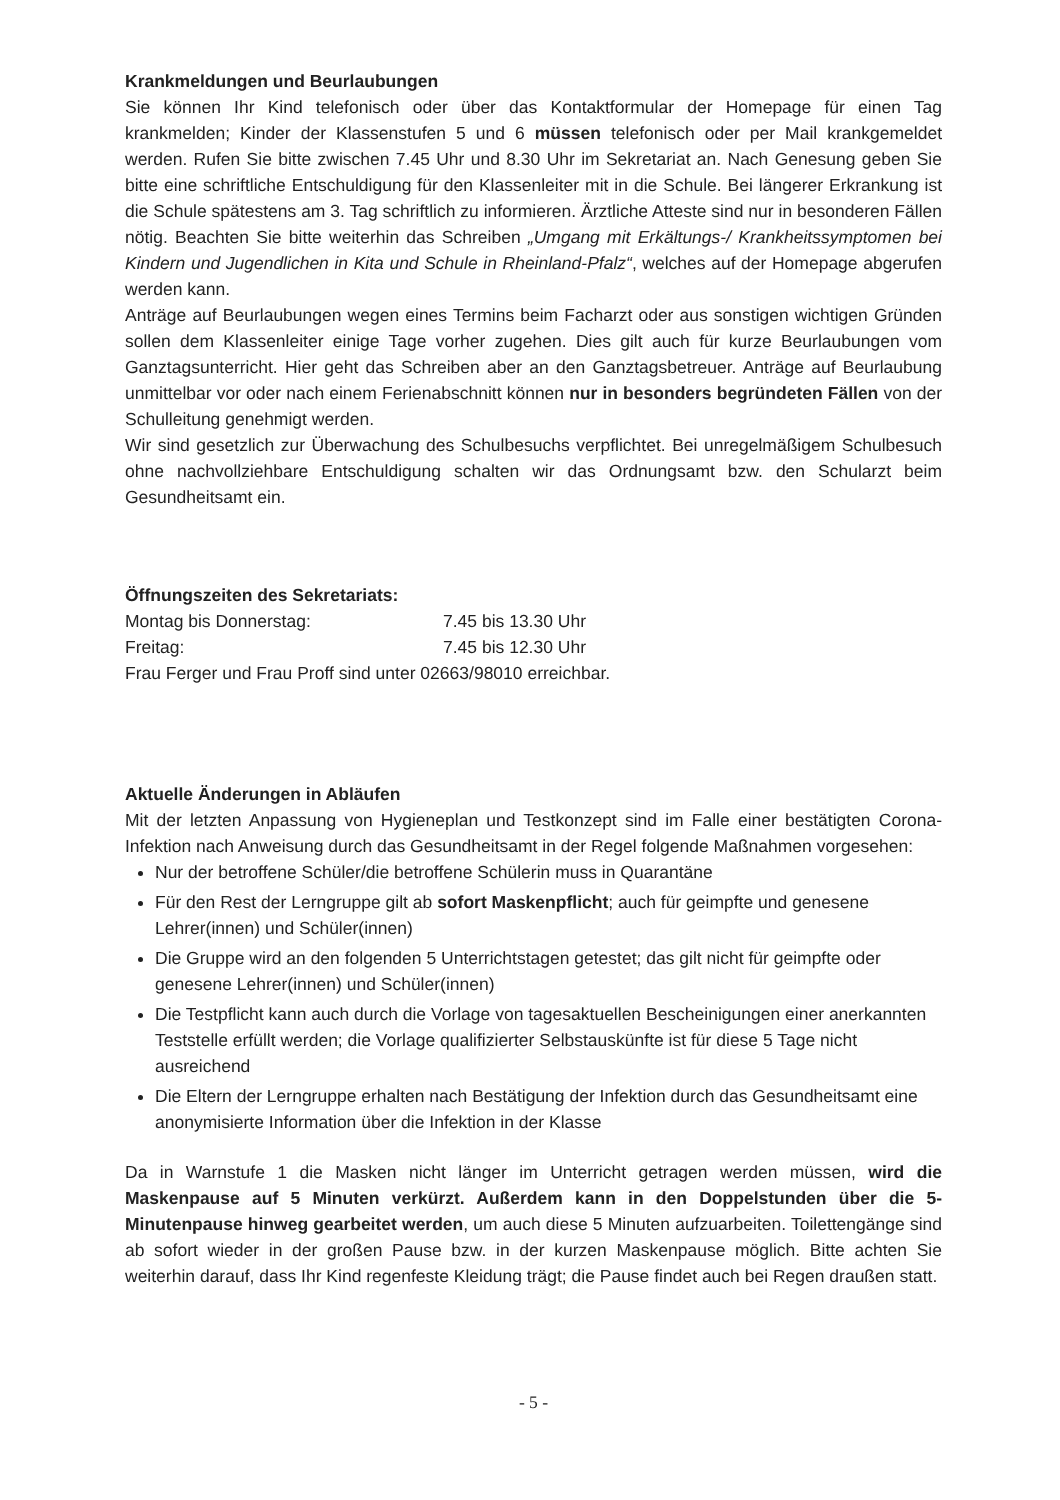Krankmeldungen und Beurlaubungen
Sie können Ihr Kind telefonisch oder über das Kontaktformular der Homepage für einen Tag krankmelden; Kinder der Klassenstufen 5 und 6 müssen telefonisch oder per Mail krankgemeldet werden. Rufen Sie bitte zwischen 7.45 Uhr und 8.30 Uhr im Sekretariat an. Nach Genesung geben Sie bitte eine schriftliche Entschuldigung für den Klassenleiter mit in die Schule. Bei längerer Erkrankung ist die Schule spätestens am 3. Tag schriftlich zu informieren. Ärztliche Atteste sind nur in besonderen Fällen nötig. Beachten Sie bitte weiterhin das Schreiben „Umgang mit Erkältungs-/ Krankheitssymptomen bei Kindern und Jugendlichen in Kita und Schule in Rheinland-Pfalz“, welches auf der Homepage abgerufen werden kann.
Anträge auf Beurlaubungen wegen eines Termins beim Facharzt oder aus sonstigen wichtigen Gründen sollen dem Klassenleiter einige Tage vorher zugehen. Dies gilt auch für kurze Beurlaubungen vom Ganztagsunterricht. Hier geht das Schreiben aber an den Ganztagsbetreuer. Anträge auf Beurlaubung unmittelbar vor oder nach einem Ferienabschnitt können nur in besonders begründeten Fällen von der Schulleitung genehmigt werden.
Wir sind gesetzlich zur Überwachung des Schulbesuchs verpflichtet. Bei unregelmäßigem Schulbesuch ohne nachvollziehbare Entschuldigung schalten wir das Ordnungsamt bzw. den Schularzt beim Gesundheitsamt ein.
Öffnungszeiten des Sekretariats:
| Montag bis Donnerstag: | 7.45 bis 13.30 Uhr |
| Freitag: | 7.45 bis 12.30 Uhr |
Frau Ferger und Frau Proff sind unter 02663/98010 erreichbar.
Aktuelle Änderungen in Abläufen
Mit der letzten Anpassung von Hygieneplan und Testkonzept sind im Falle einer bestätigten Corona-Infektion nach Anweisung durch das Gesundheitsamt in der Regel folgende Maßnahmen vorgesehen:
Nur der betroffene Schüler/die betroffene Schülerin muss in Quarantäne
Für den Rest der Lerngruppe gilt ab sofort Maskenpflicht; auch für geimpfte und genesene Lehrer(innen) und Schüler(innen)
Die Gruppe wird an den folgenden 5 Unterrichtstagen getestet; das gilt nicht für geimpfte oder genesene Lehrer(innen) und Schüler(innen)
Die Testpflicht kann auch durch die Vorlage von tagesaktuellen Bescheinigungen einer anerkannten Teststelle erfüllt werden; die Vorlage qualifizierter Selbstauskünfte ist für diese 5 Tage nicht ausreichend
Die Eltern der Lerngruppe erhalten nach Bestätigung der Infektion durch das Gesundheitsamt eine anonymisierte Information über die Infektion in der Klasse
Da in Warnstufe 1 die Masken nicht länger im Unterricht getragen werden müssen, wird die Maskenpause auf 5 Minuten verkürzt. Außerdem kann in den Doppelstunden über die 5-Minutenpause hinweg gearbeitet werden, um auch diese 5 Minuten aufzuarbeiten. Toilettengänge sind ab sofort wieder in der großen Pause bzw. in der kurzen Maskenpause möglich. Bitte achten Sie weiterhin darauf, dass Ihr Kind regenfeste Kleidung trägt; die Pause findet auch bei Regen draußen statt.
- 5 -